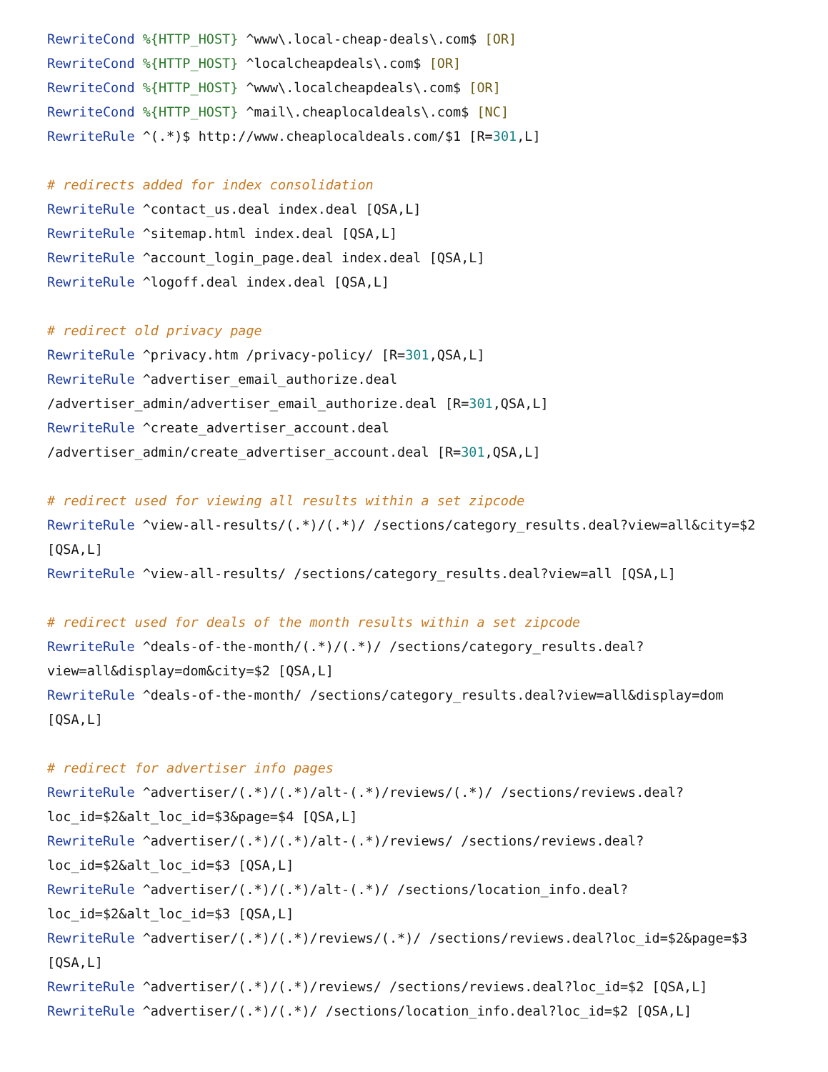RewriteCond %{HTTP_HOST} ^www\.local-cheap-deals\.com$ [OR]
RewriteCond %{HTTP_HOST} ^localcheapdeals\.com$ [OR]
RewriteCond %{HTTP_HOST} ^www\.localcheapdeals\.com$ [OR]
RewriteCond %{HTTP_HOST} ^mail\.cheaplocaldeals\.com$ [NC]
RewriteRule ^(.*)$ http://www.cheaplocaldeals.com/$1 [R=301,L]

# redirects added for index consolidation
RewriteRule ^contact_us.deal index.deal [QSA,L]
RewriteRule ^sitemap.html index.deal [QSA,L]
RewriteRule ^account_login_page.deal index.deal [QSA,L]
RewriteRule ^logoff.deal index.deal [QSA,L]

# redirect old privacy page
RewriteRule ^privacy.htm /privacy-policy/ [R=301,QSA,L]
RewriteRule ^advertiser_email_authorize.deal
/advertiser_admin/advertiser_email_authorize.deal [R=301,QSA,L]
RewriteRule ^create_advertiser_account.deal
/advertiser_admin/create_advertiser_account.deal [R=301,QSA,L]

# redirect used for viewing all results within a set zipcode
RewriteRule ^view-all-results/(.*)/(.*)/ /sections/category_results.deal?view=all&city=$2
[QSA,L]
RewriteRule ^view-all-results/ /sections/category_results.deal?view=all [QSA,L]

# redirect used for deals of the month results within a set zipcode
RewriteRule ^deals-of-the-month/(.*)/(.*)/ /sections/category_results.deal?
view=all&display=dom&city=$2 [QSA,L]
RewriteRule ^deals-of-the-month/ /sections/category_results.deal?view=all&display=dom
[QSA,L]

# redirect for advertiser info pages
RewriteRule ^advertiser/(.*)/(.*)/alt-(.*)/reviews/(.*)/ /sections/reviews.deal?
loc_id=$2&alt_loc_id=$3&page=$4 [QSA,L]
RewriteRule ^advertiser/(.*)/(.*)/alt-(.*)/reviews/ /sections/reviews.deal?
loc_id=$2&alt_loc_id=$3 [QSA,L]
RewriteRule ^advertiser/(.*)/(.*)/alt-(.*)/ /sections/location_info.deal?
loc_id=$2&alt_loc_id=$3 [QSA,L]
RewriteRule ^advertiser/(.*)/(.*)/reviews/(.*)/ /sections/reviews.deal?loc_id=$2&page=$3
[QSA,L]
RewriteRule ^advertiser/(.*)/(.*)/reviews/ /sections/reviews.deal?loc_id=$2 [QSA,L]
RewriteRule ^advertiser/(.*)/(.*)/ /sections/location_info.deal?loc_id=$2 [QSA,L]